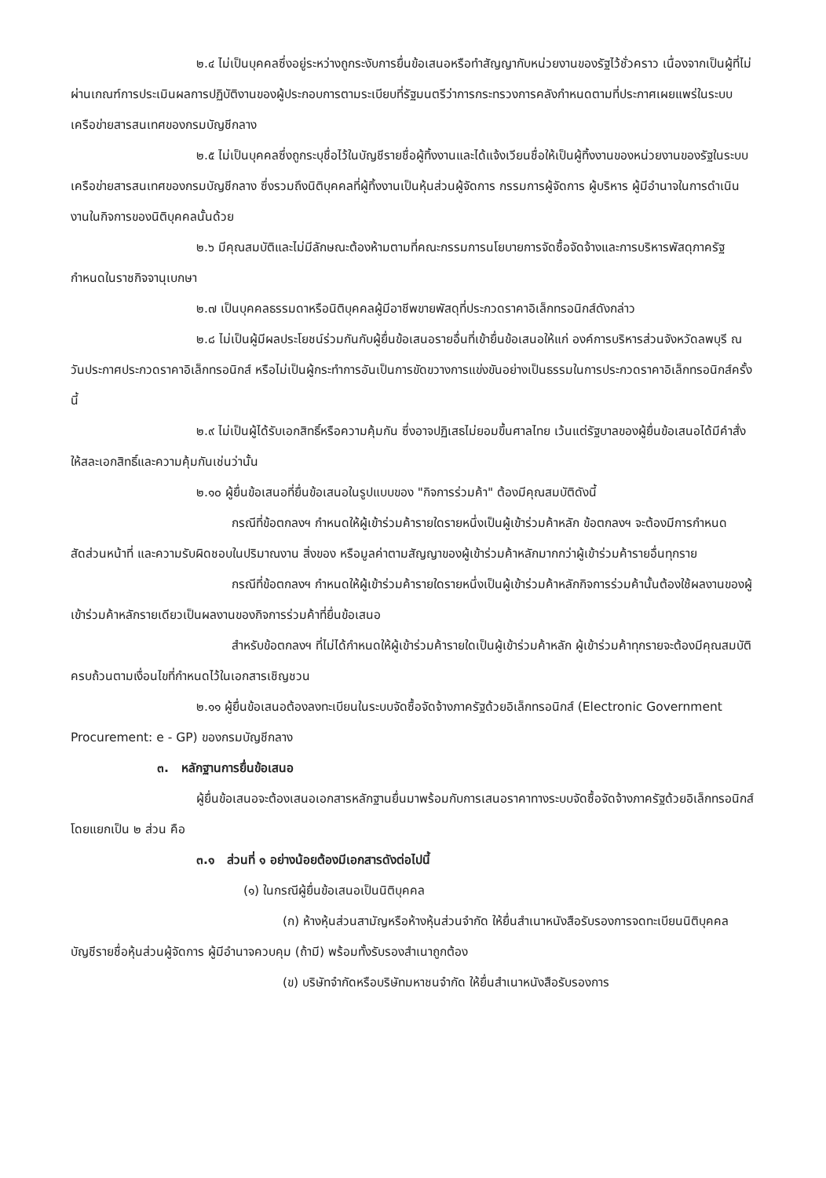๒.๔ ไม่เป็นบุคคลซึ่งอยู่ระหว่างถูกระงับการยื่นข้อเสนอหรือทำสัญญากับหน่วยงานของรัฐไว้ชั่วคราว เนื่องจากเป็นผู้ที่ไม่ผ่านเกณฑ์การประเมินผลการปฏิบัติงานของผู้ประกอบการตามระเบียบที่รัฐมนตรีว่าการกระทรวงการคลังกำหนดตามที่ประกาศเผยแพร่ในระบบเครือข่ายสารสนเทศของกรมบัญชีกลาง
๒.๕ ไม่เป็นบุคคลซึ่งถูกระบุชื่อไว้ในบัญชีรายชื่อผู้ทิ้งงานและได้แจ้งเวียนชื่อให้เป็นผู้ทิ้งงานของหน่วยงานของรัฐในระบบเครือข่ายสารสนเทศของกรมบัญชีกลาง ซึ่งรวมถึงนิติบุคคลที่ผู้ทิ้งงานเป็นหุ้นส่วนผู้จัดการ กรรมการผู้จัดการ ผู้บริหาร ผู้มีอำนาจในการดำเนินงานในกิจการของนิติบุคคลนั้นด้วย
๒.๖ มีคุณสมบัติและไม่มีลักษณะต้องห้ามตามที่คณะกรรมการนโยบายการจัดซื้อจัดจ้างและการบริหารพัสดุภาครัฐกำหนดในราชกิจจานุเบกษา
๒.๗ เป็นบุคคลธรรมดาหรือนิติบุคคลผู้มีอาชีพขายพัสดุที่ประกวดราคาอิเล็กทรอนิกส์ดังกล่าว
๒.๘ ไม่เป็นผู้มีผลประโยชน์ร่วมกันกับผู้ยื่นข้อเสนอรายอื่นที่เข้ายื่นข้อเสนอให้แก่ องค์การบริหารส่วนจังหวัดลพบุรี ณ วันประกาศประกวดราคาอิเล็กทรอนิกส์ หรือไม่เป็นผู้กระทำการอันเป็นการขัดขวางการแข่งขันอย่างเป็นธรรมในการประกวดราคาอิเล็กทรอนิกส์ครั้งนี้
๒.๙ ไม่เป็นผู้ได้รับเอกสิทธิ์หรือความคุ้มกัน ซึ่งอาจปฏิเสธไม่ยอมขึ้นศาลไทย เว้นแต่รัฐบาลของผู้ยื่นข้อเสนอได้มีคำสั่งให้สละเอกสิทธิ์และความคุ้มกันเช่นว่านั้น
๒.๑๐ ผู้ยื่นข้อเสนอที่ยื่นข้อเสนอในรูปแบบของ "กิจการร่วมค้า" ต้องมีคุณสมบัติดังนี้
กรณีที่ข้อตกลงฯ กำหนดให้ผู้เข้าร่วมค้ารายใดรายหนึ่งเป็นผู้เข้าร่วมค้าหลัก ข้อตกลงฯ จะต้องมีการกำหนดสัดส่วนหน้าที่ และความรับผิดชอบในปริมาณงาน สิ่งของ หรือมูลค่าตามสัญญาของผู้เข้าร่วมค้าหลักมากกว่าผู้เข้าร่วมค้ารายอื่นทุกราย
กรณีที่ข้อตกลงฯ กำหนดให้ผู้เข้าร่วมค้ารายใดรายหนึ่งเป็นผู้เข้าร่วมค้าหลักกิจการร่วมค้านั้นต้องใช้ผลงานของผู้เข้าร่วมค้าหลักรายเดียวเป็นผลงานของกิจการร่วมค้าที่ยื่นข้อเสนอ
สำหรับข้อตกลงฯ ที่ไม่ได้กำหนดให้ผู้เข้าร่วมค้ารายใดเป็นผู้เข้าร่วมค้าหลัก ผู้เข้าร่วมค้าทุกรายจะต้องมีคุณสมบัติครบถ้วนตามเงื่อนไขที่กำหนดไว้ในเอกสารเชิญชวน
๒.๑๑ ผู้ยื่นข้อเสนอต้องลงทะเบียนในระบบจัดซื้อจัดจ้างภาครัฐด้วยอิเล็กทรอนิกส์ (Electronic Government Procurement: e - GP) ของกรมบัญชีกลาง
๓. หลักฐานการยื่นข้อเสนอ
ผู้ยื่นข้อเสนอจะต้องเสนอเอกสารหลักฐานยื่นมาพร้อมกับการเสนอราคาทางระบบจัดซื้อจัดจ้างภาครัฐด้วยอิเล็กทรอนิกส์ โดยแยกเป็น ๒ ส่วน คือ
๓.๑ ส่วนที่ ๑ อย่างน้อยต้องมีเอกสารดังต่อไปนี้
(๑) ในกรณีผู้ยื่นข้อเสนอเป็นนิติบุคคล
(ก) ห้างหุ้นส่วนสามัญหรือห้างหุ้นส่วนจำกัด ให้ยื่นสำเนาหนังสือรับรองการจดทะเบียนนิติบุคคล บัญชีรายชื่อหุ้นส่วนผู้จัดการ ผู้มีอำนาจควบคุม (ถ้ามี) พร้อมทั้งรับรองสำเนาถูกต้อง
(ข) บริษัทจำกัดหรือบริษัทมหาชนจำกัด ให้ยื่นสำเนาหนังสือรับรองการ